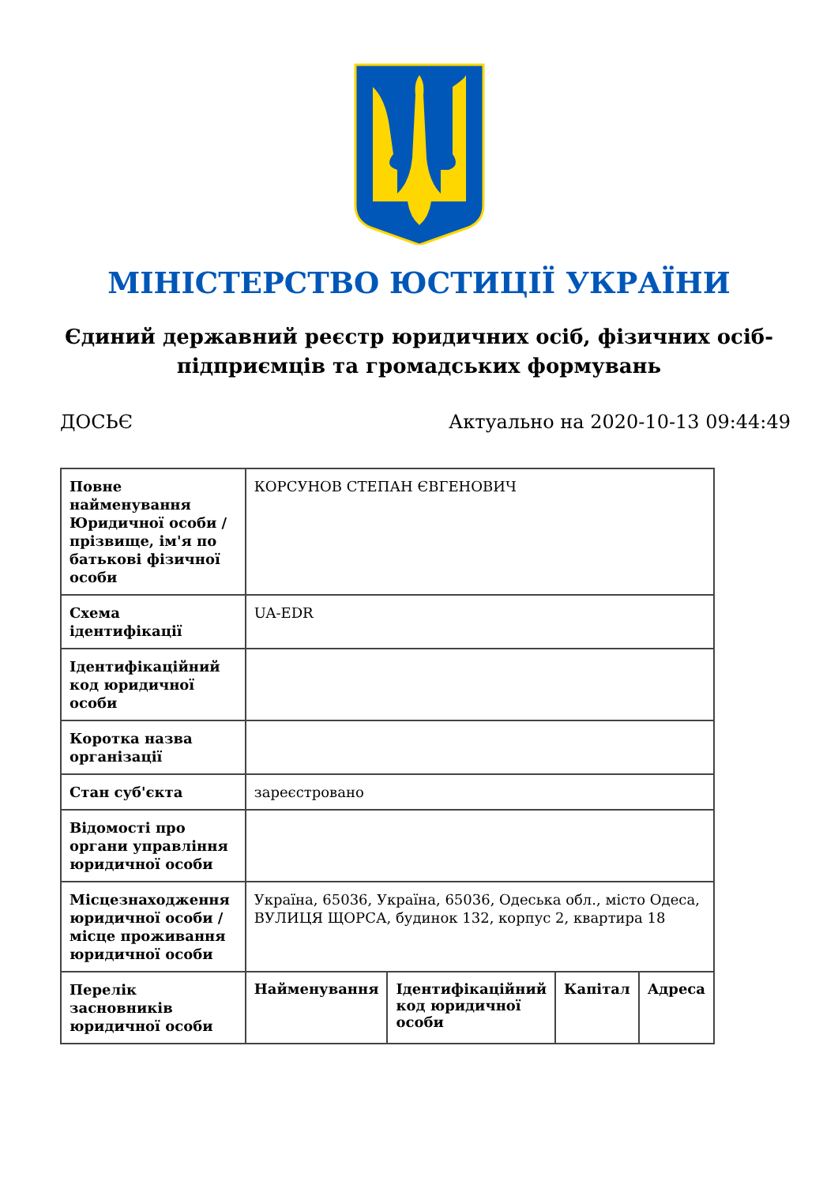МІНІСТЕРСТВО ЮСТИЦІЇ УКРАЇНИ
Єдиний державний реєстр юридичних осіб, фізичних осіб-підприємців та громадських формувань
ДОСЬЄ Актуально на 2020-10-13 09:44:49
| Повне найменування Юридичної особи / прізвище, ім'я по батькові фізичної особи | КОРСУНОВ СТЕПАН ЄВГЕНОВИЧ | | | |
| Схема ідентифікації | UA-EDR | | | |
| Ідентифікаційний код юридичної особи | | | | |
| Коротка назва організації | | | | |
| Стан суб'єкта | зареєстровано | | | |
| Відомості про органи управління юридичної особи | | | | |
| Місцезнаходження юридичної особи / місце проживання юридичної особи | Україна, 65036, Україна, 65036, Одеська обл., місто Одеса, ВУЛИЦЯ ЩОРСА, будинок 132, корпус 2, квартира 18 | | | |
| Перелік засновників юридичної особи | Найменування | Ідентифікаційний код юридичної особи | Капітал | Адреса |